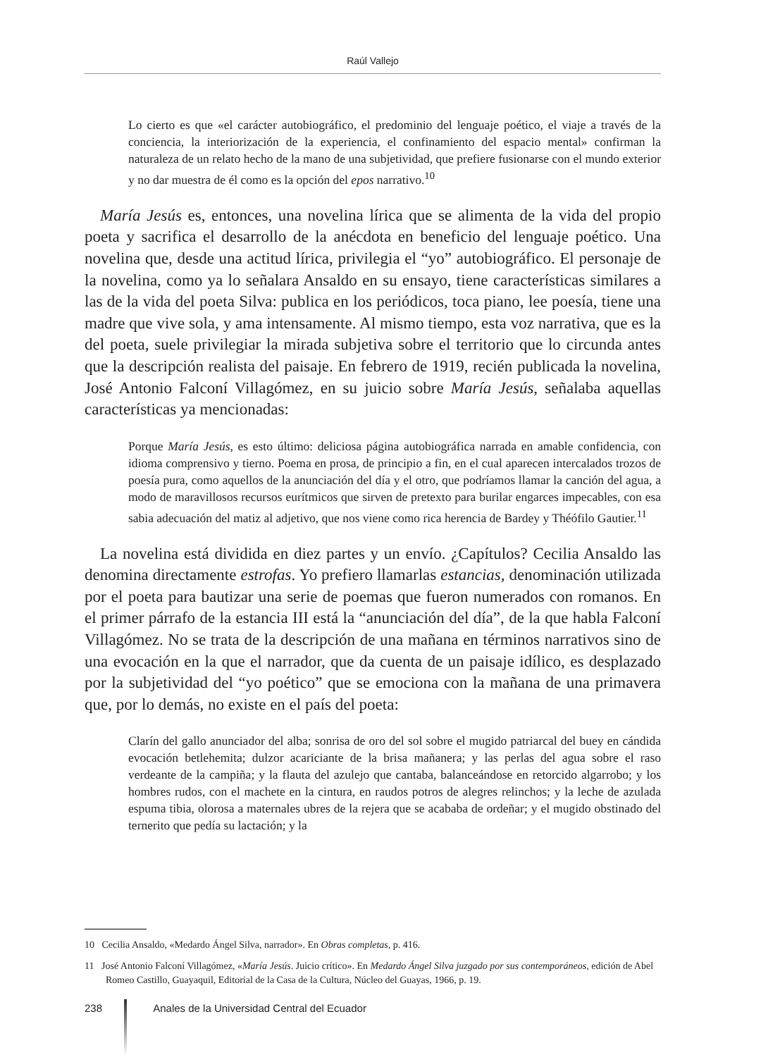Raúl Vallejo
Lo cierto es que «el carácter autobiográfico, el predominio del lenguaje poético, el viaje a través de la conciencia, la interiorización de la experiencia, el confinamiento del espacio mental» confirman la naturaleza de un relato hecho de la mano de una subjetividad, que prefiere fusionarse con el mundo exterior y no dar muestra de él como es la opción del epos narrativo.<sup>10</sup>
María Jesús es, entonces, una novelina lírica que se alimenta de la vida del propio poeta y sacrifica el desarrollo de la anécdota en beneficio del lenguaje poético. Una novelina que, desde una actitud lírica, privilegia el “yo” autobiográfico. El personaje de la novelina, como ya lo señalara Ansaldo en su ensayo, tiene características similares a las de la vida del poeta Silva: publica en los periódicos, toca piano, lee poesía, tiene una madre que vive sola, y ama intensamente. Al mismo tiempo, esta voz narrativa, que es la del poeta, suele privilegiar la mirada subjetiva sobre el territorio que lo circunda antes que la descripción realista del paisaje. En febrero de 1919, recién publicada la novelina, José Antonio Falconí Villagómez, en su juicio sobre María Jesús, señalaba aquellas características ya mencionadas:
Porque María Jesús, es esto último: deliciosa página autobiográfica narrada en amable confidencia, con idioma comprensivo y tierno. Poema en prosa, de principio a fin, en el cual aparecen intercalados trozos de poesía pura, como aquellos de la anunciación del día y el otro, que podríamos llamar la canción del agua, a modo de maravillosos recursos eurítmicos que sirven de pretexto para burilar engarces impecables, con esa sabia adecuación del matiz al adjetivo, que nos viene como rica herencia de Bardey y Théófilo Gautier.<sup>11</sup>
La novelina está dividida en diez partes y un envío. ¿Capítulos? Cecilia Ansaldo las denomina directamente estrofas. Yo prefiero llamarlas estancias, denominación utilizada por el poeta para bautizar una serie de poemas que fueron numerados con romanos. En el primer párrafo de la estancia III está la “anunciación del día”, de la que habla Falconí Villagómez. No se trata de la descripción de una mañana en términos narrativos sino de una evocación en la que el narrador, que da cuenta de un paisaje idílico, es desplazado por la subjetividad del “yo poético” que se emociona con la mañana de una primavera que, por lo demás, no existe en el país del poeta:
Clarín del gallo anunciador del alba; sonrisa de oro del sol sobre el mugido patriarcal del buey en cándida evocación betlehemita; dulzor acariciante de la brisa mañanera; y las perlas del agua sobre el raso verdeante de la campiña; y la flauta del azulejo que cantaba, balanceándose en retorcido algarrobo; y los hombres rudos, con el machete en la cintura, en raudos potros de alegres relinchos; y la leche de azulada espuma tibia, olorosa a maternales ubres de la rejera que se acababa de ordeñar; y el mugido obstinado del ternerito que pedía su lactación; y la
10 Cecilia Ansaldo, «Medardo Ángel Silva, narrador». En Obras completas, p. 416.
11 José Antonio Falconí Villagómez, «María Jesús. Juicio crítico». En Medardo Ángel Silva juzgado por sus contemporáneos, edición de Abel Romeo Castillo, Guayaquil, Editorial de la Casa de la Cultura, Núcleo del Guayas, 1966, p. 19.
238 Anales de la Universidad Central del Ecuador